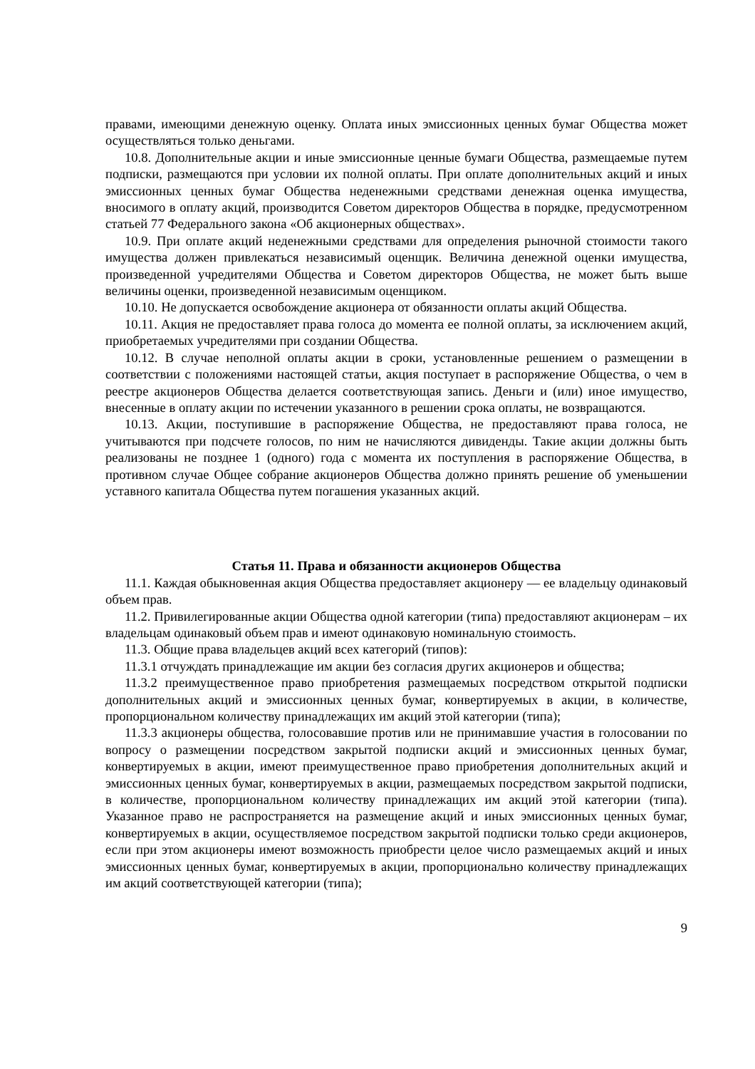правами, имеющими денежную оценку. Оплата иных эмиссионных ценных бумаг Общества может осуществляться только деньгами.
10.8. Дополнительные акции и иные эмиссионные ценные бумаги Общества, размещаемые путем подписки, размещаются при условии их полной оплаты. При оплате дополнительных акций и иных эмиссионных ценных бумаг Общества неденежными средствами денежная оценка имущества, вносимого в оплату акций, производится Советом директоров Общества в порядке, предусмотренном статьей 77 Федерального закона «Об акционерных обществах».
10.9. При оплате акций неденежными средствами для определения рыночной стоимости такого имущества должен привлекаться независимый оценщик. Величина денежной оценки имущества, произведенной учредителями Общества и Советом директоров Общества, не может быть выше величины оценки, произведенной независимым оценщиком.
10.10. Не допускается освобождение акционера от обязанности оплаты акций Общества.
10.11. Акция не предоставляет права голоса до момента ее полной оплаты, за исключением акций, приобретаемых учредителями при создании Общества.
10.12. В случае неполной оплаты акции в сроки, установленные решением о размещении в соответствии с положениями настоящей статьи, акция поступает в распоряжение Общества, о чем в реестре акционеров Общества делается соответствующая запись. Деньги и (или) иное имущество, внесенные в оплату акции по истечении указанного в решении срока оплаты, не возвращаются.
10.13. Акции, поступившие в распоряжение Общества, не предоставляют права голоса, не учитываются при подсчете голосов, по ним не начисляются дивиденды. Такие акции должны быть реализованы не позднее 1 (одного) года с момента их поступления в распоряжение Общества, в противном случае Общее собрание акционеров Общества должно принять решение об уменьшении уставного капитала Общества путем погашения указанных акций.
Статья 11. Права и обязанности акционеров Общества
11.1. Каждая обыкновенная акция Общества предоставляет акционеру — ее владельцу одинаковый объем прав.
11.2. Привилегированные акции Общества одной категории (типа) предоставляют акционерам – их владельцам одинаковый объем прав и имеют одинаковую номинальную стоимость.
11.3. Общие права владельцев акций всех категорий (типов):
11.3.1 отчуждать принадлежащие им акции без согласия других акционеров и общества;
11.3.2 преимущественное право приобретения размещаемых посредством открытой подписки дополнительных акций и эмиссионных ценных бумаг, конвертируемых в акции, в количестве, пропорциональном количеству принадлежащих им акций этой категории (типа);
11.3.3 акционеры общества, голосовавшие против или не принимавшие участия в голосовании по вопросу о размещении посредством закрытой подписки акций и эмиссионных ценных бумаг, конвертируемых в акции, имеют преимущественное право приобретения дополнительных акций и эмиссионных ценных бумаг, конвертируемых в акции, размещаемых посредством закрытой подписки, в количестве, пропорциональном количеству принадлежащих им акций этой категории (типа). Указанное право не распространяется на размещение акций и иных эмиссионных ценных бумаг, конвертируемых в акции, осуществляемое посредством закрытой подписки только среди акционеров, если при этом акционеры имеют возможность приобрести целое число размещаемых акций и иных эмиссионных ценных бумаг, конвертируемых в акции, пропорционально количеству принадлежащих им акций соответствующей категории (типа);
9